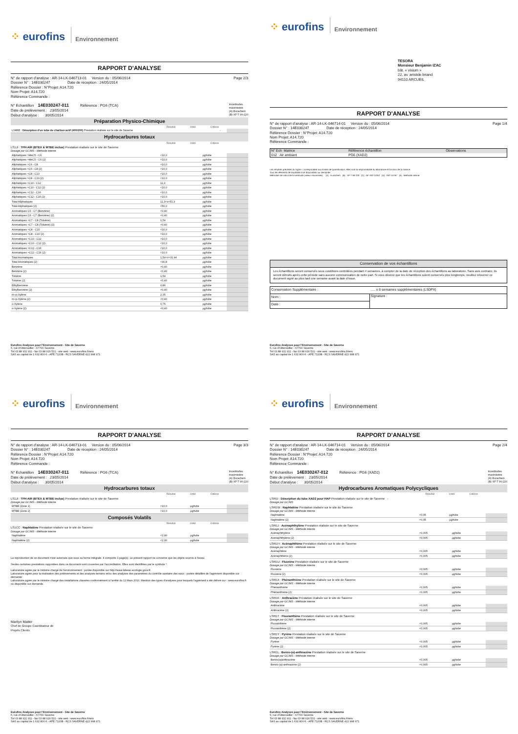⁘ eurofins
Environnement
RAPPORT D'ANALYSE
N° de rapport d'analyse : AR-14-LK-046713-01 Version du : 05/06/2014
Dossier N° : 14E030247 Date de réception : 24/05/2014
Référence Dossier : N°Projet: A14.720
Nom Projet: A14.720
Référence Commande :
Page 2/3
N° Echantillon 14E030247-011 Référence : PG6 (TCA)
Date de prélèvement : 23/05/2014
Début d'analyse : 30/05/2014
Incertitudes
maximisées
(A) Eurachem
(B) XP T 90-220
Préparation Physico-Chimique
Résultat Unité Critères
| LS8RE : Désorption d'un tube de charbon actif (400/200) Prestation réalisée sur le site de Saverne | - | | |
Hydrocarbures totaux
Résultat Unité Critères
LS1JI : TPH AIR (BTEX & MTBE inclus) Prestation réalisée sur le site de Saverne
Dosage par GC/MS - Méthode interne
| Aliphatiques >MeC5 - C6 | <10,0 | µg/tube | |
| Aliphatiques >MeC5 - C6 (2) | <10,0 | µg/tube | |
| Aliphatiques >C6 - C8 | <10,0 | µg/tube | |
| Aliphatiques >C6 - C8 (2) | <10,0 | µg/tube | |
| Aliphatiques >C8 - C10 | <10,0 | µg/tube | |
| Aliphatiques >C8 - C10 (2) | <10,0 | µg/tube | |
| Aliphatiques >C10 - C12 | 11,3 | µg/tube | |
| Aliphatiques >C10 - C12 (2) | <10,0 | µg/tube | |
| Aliphatiques >C12 - C16 | <10,0 | µg/tube | |
| Aliphatiques >C12 - C16 (2) | <10,0 | µg/tube | |
| Total Aliphatiques | 11,3<x<51,3 | µg/tube | |
| Total Aliphatiques (2) | <50,0 | µg/tube | |
| Aromatiques C6 - C7 (Benzène) | <0,40 | µg/tube | |
| Aromatiques C6 - C7 (Benzène) (2) | <0,40 | µg/tube | |
| Aromatiques >C7 - C8 (Toluène) | 1,54 | µg/tube | |
| Aromatiques >C7 - C8 (Toluène) (2) | <0,40 | µg/tube | |
| Aromatiques >C8 - C10 | <10,0 | µg/tube | |
| Aromatiques >C8 - C10 (2) | <10,0 | µg/tube | |
| Aromatiques >C10 - C12 | <10,0 | µg/tube | |
| Aromatiques >C10 - C12 (2) | <10,0 | µg/tube | |
| Aromatiques >C12 - C16 | <10,0 | µg/tube | |
| Aromatiques >C12 - C16 (2) | <10,0 | µg/tube | |
| Total Aromatiques | 1,54<x<31,94 | µg/tube | |
| Total Aromatiques (2) | <30,8 | µg/tube | |
| Benzène | <0,40 | µg/tube | |
| Benzène (2) | <0,40 | µg/tube | |
| Toluène | 1,54 | µg/tube | |
| Toluène (2) | <0,40 | µg/tube | |
| Ethylbenzène | 0,86 | µg/tube | |
| Ethylbenzène (2) | <0,40 | µg/tube | |
| m+p-Xylène | 2,35 | µg/tube | |
| m+p-Xylène (2) | <0,40 | µg/tube | |
| o-Xylène | 0,75 | µg/tube | |
| o-Xylène (2) | <0,40 | µg/tube | |
Eurofins Analyses pour l'Environnement - Site de Saverne
5, rue d'Otterswiller - 67700 Saverne
Tél 03 88 911 911 - fax 03 88 916 531 - site web : www.eurofins.fr/env
SAS au capital de 1 632 800 € - APE 7120B - RCS SAVERNE 422 998 971
⁘ eurofins
Environnement
TESORA
Monsieur Benjamin IZAC
bât. « visium »
22, av. aristide briand
94110 ARCUEIL
RAPPORT D'ANALYSE
N° de rapport d'analyse : AR-14-LK-046714-01 Version du : 05/06/2014
Dossier N° : 14E030247 Date de réception : 24/05/2014
Référence Dossier : N°Projet: A14.720
Nom Projet: A14.720
Référence Commande :
Page 1/4
| N° Ech Matrice | Référence échantillon | Observations |
| --- | --- | --- |
| 012 Air ambiant | PG6 (XAD2) | |
Les résultats précédés du signe < correspondent aux limites de quantification, elles sont la responsabilité du laboratoire et fonction de la matrice.
Tous les éléments de traçabilité sont disponibles sur demande
Méthodes de calcul de l'incertitude (valeur maximisée) : (A) : Eurachem (B) : XP T 90-220 (C) : NF ISO 11352 (D) : ISO 15767 (e) : Méthode interne
Conservation de vos échantillons
Les échantillons seront conservés sous conditions contrôlées pendant 4 semaines, à compter de la date de réception des échantillons au laboratoire. Sans avis contraire, ils seront détruits après cette période sans aucune communication de notre part. Si vous désirez que les échantillons soient conservés plus longtemps, veuillez retourner ce document signé au plus tard une semaine avant la date d'issue.
| Conservation Supplémentaire : | ..... x 6 semaines supplémentaires (LS0PX) |
| Nom : | Signature : |
| Date : | |
Eurofins Analyses pour l'Environnement - Site de Saverne
5, rue d'Otterswiller - 67700 Saverne
Tél 03 88 911 911 - fax 03 88 916 531 - site web : www.eurofins.fr/env
SAS au capital de 1 632 800 € - APE 7120B - RCS SAVERNE 422 998 971
⁘ eurofins
Environnement
RAPPORT D'ANALYSE
N° de rapport d'analyse : AR-14-LK-046713-01 Version du : 05/06/2014
Dossier N° : 14E030247 Date de réception : 24/05/2014
Référence Dossier : N°Projet: A14.720
Nom Projet: A14.720
Référence Commande :
Page 3/3
N° Echantillon 14E030247-011 Référence : PG6 (TCA)
Date de prélèvement : 23/05/2014
Début d'analyse : 30/05/2014
Incertitudes
maximisées
(A) Eurachem
(B) XP T 90-220
Hydrocarbures totaux
Résultat Unité Critères
LS1JI : TPH AIR (BTEX & MTBE inclus) Prestation réalisée sur le site de Saverne
Dosage par GC/MS - Méthode interne
| MTBE (Zone 1) | <10,0 | µg/tube | |
| MTBE (Zone 2) | <10,0 | µg/tube | |
Composés Volatils
Résultat Unité Critères
LS1CC : Naphtalène Prestation réalisée sur le site de Saverne
Dosage par GC/MS - Méthode interne
| Naphtalène | <2,00 | µg/tube | |
| Naphtalène (2) | <2,00 | µg/tube | |
La reproduction de ce document n'est autorisée que sous sa forme intégrale. Il comporte 3 page(s). Le présent rapport ne concerne que les objets soumis à l'essai.
Seules certaines prestations rapportées dans ce document sont couvertes par l'accréditation. Elles sont identifiées par le symbole *.
Laboratoire agréé par le ministre chargé de l'environnement : portée disponible sur http://www.labeau.ecologie.gouv.fr
Laboratoire agréé pour la réalisation des prélèvements et des analyses terrains et/ou des analyses des paramètres du contrôle sanitaire des eaux - portée détaillée de l'agrément disponible sur demande
Laboratoire agréé par le ministre chargé des installations classées conformément à l'arrêté du 11 Mars 2010. Mention des types d'analyses pour lesquels l'agrément a été délivré sur : www.eurofins.fr ou disponible sur demande.
Marilyn Matter
Chef de Groupe Coordinateur de
Projets Clients
Eurofins Analyses pour l'Environnement - Site de Saverne
5, rue d'Otterswiller - 67700 Saverne
Tél 03 88 911 911 - fax 03 88 916 531 - site web : www.eurofins.fr/env
SAS au capital de 1 632 800 € - APE 7120B - RCS SAVERNE 422 998 971
⁘ eurofins
Environnement
RAPPORT D'ANALYSE
N° de rapport d'analyse : AR-14-LK-046714-01 Version du : 05/06/2014
Dossier N° : 14E030247 Date de réception : 24/05/2014
Référence Dossier : N°Projet: A14.720
Nom Projet: A14.720
Référence Commande :
Page 2/4
N° Echantillon 14E030247-012 Référence : PG6 (XAD2)
Date de prélèvement : 23/05/2014
Début d'analyse : 30/05/2014
Incertitudes
maximisées
(A) Eurachem
(B) XP T 90-220
Hydrocarbures Aromatiques Polycycliques
Résultat Unité Critères
LSREI : Désorption du tube XAD2 pour HAP Prestation réalisée sur le site de Saverne -
Dosage par GC/MS
LSREW : Naphtalène Prestation réalisée sur le site de Saverne
Dosage par GC/MS - Méthode interne
| Naphtalène | <0,05 | µg/tube | |
| Naphtalène (2) | <0,05 | µg/tube | |
LSREJ : Acénaphthylène Prestation réalisée sur le site de Saverne
Dosage par GC/MS - Méthode interne
| Acénaphthylène | <0,005 | µg/tube | |
| Acénaphthylène (2) | <0,005 | µg/tube | |
LSREH : Acénaphthène Prestation réalisée sur le site de Saverne
Dosage par GC/MS - Méthode interne
| Acénaphtène | <0,005 | µg/tube | |
| Acénaphthène (2) | <0,005 | µg/tube | |
LSREU : Fluorène Prestation réalisée sur le site de Saverne
Dosage par GC/MS - Méthode interne
| Fluorène | <0,005 | µg/tube | |
| Fluorène (2) | <0,005 | µg/tube | |
LSREX : Phénanthrène Prestation réalisée sur le site de Saverne
Dosage par GC/MS - Méthode interne
| Phénanthrène | <0,005 | µg/tube | |
| Phénanthrène (2) | <0,005 | µg/tube | |
LSREK : Anthracène Prestation réalisée sur le site de Saverne
Dosage par GC/MS - Méthode interne
| Anthracène | <0,005 | µg/tube | |
| Anthracène (2) | <0,005 | µg/tube | |
LSRET : Fluoranthène Prestation réalisée sur le site de Saverne
Dosage par GC/MS - Méthode interne
| Fluoranthène | <0,005 | µg/tube | |
| Fluoranthène (2) | <0,005 | µg/tube | |
LSREY : Pyrène Prestation réalisée sur le site de Saverne
Dosage par GC/MS - Méthode interne
| Pyrène | <0,005 | µg/tube | |
| Pyrène (2) | <0,005 | µg/tube | |
LSREL : Benzo-(a)-anthracène Prestation réalisée sur le site de Saverne
Dosage par GC/MS - Méthode interne
| Benzo(a)anthracène | <0,005 | µg/tube | |
| Benzo-(a)-anthracène (2) | <0,005 | µg/tube | |
Eurofins Analyses pour l'Environnement - Site de Saverne
5, rue d'Otterswiller - 67700 Saverne
Tél 03 88 911 911 - fax 03 88 916 531 - site web : www.eurofins.fr/env
SAS au capital de 1 632 800 € - APE 7120B - RCS SAVERNE 422 998 971